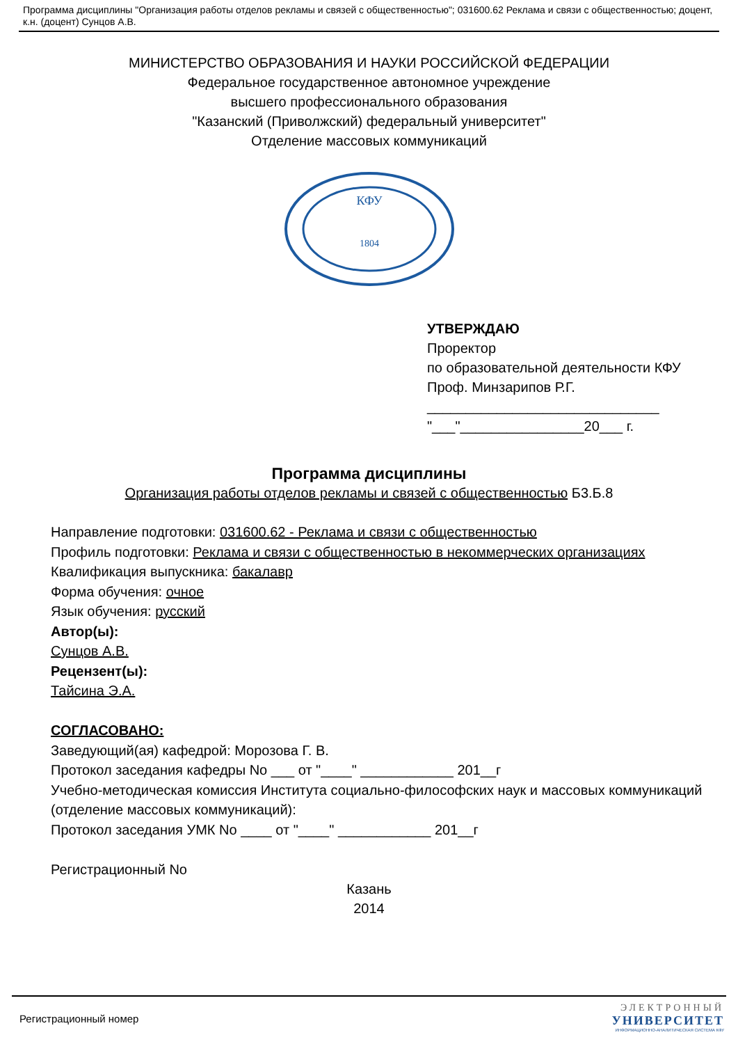Программа дисциплины "Организация работы отделов рекламы и связей с общественностью"; 031600.62 Реклама и связи с общественностью; доцент, к.н. (доцент) Сунцов А.В.
МИНИСТЕРСТВО ОБРАЗОВАНИЯ И НАУКИ РОССИЙСКОЙ ФЕДЕРАЦИИ
Федеральное государственное автономное учреждение
высшего профессионального образования
"Казанский (Приволжский) федеральный университет"
Отделение массовых коммуникаций
КФУ
1804
УТВЕРЖДАЮ
Проректор
по образовательной деятельности КФУ
Проф. Минзарипов Р.Г.
______________________________
"___"________________20___ г.
Программа дисциплины
Организация работы отделов рекламы и связей с общественностью Б3.Б.8
Направление подготовки: 031600.62 - Реклама и связи с общественностью
Профиль подготовки: Реклама и связи с общественностью в некоммерческих организациях
Квалификация выпускника: бакалавр
Форма обучения: очное
Язык обучения: русский
Автор(ы):
Сунцов А.В.
Рецензент(ы):
Тайсина Э.А.
СОГЛАСОВАНО:
Заведующий(ая) кафедрой: Морозова Г. В.
Протокол заседания кафедры No ___ от "____" ____________ 201__г
Учебно-методическая комиссия Института социально-философских наук и массовых коммуникаций (отделение массовых коммуникаций):
Протокол заседания УМК No ____ от "____" ____________ 201__г
Регистрационный No
Казань
2014
Регистрационный номер
ЭЛЕКТРОННЫЙ
УНИВЕРСИТЕТ
ИНФОРМАЦИОННО-АНАЛИТИЧЕСКАЯ СИСТЕМА КФУ